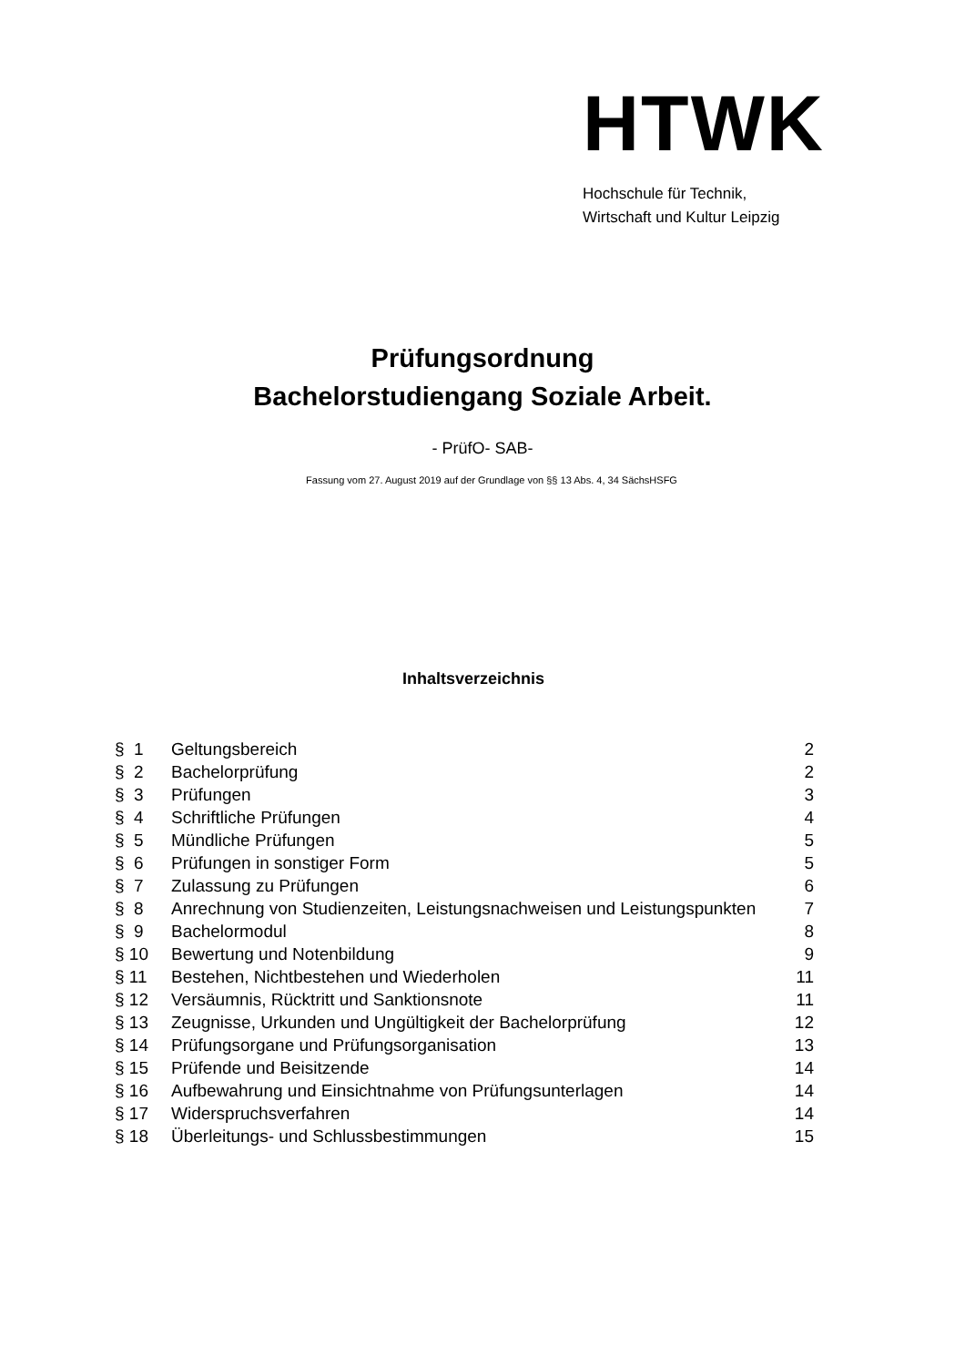HTWK
Hochschule für Technik,
Wirtschaft und Kultur Leipzig
Prüfungsordnung
Bachelorstudiengang Soziale Arbeit.
- PrüfO- SAB-
Fassung vom 27. August 2019 auf der Grundlage von §§ 13 Abs. 4, 34 SächsHSFG
Inhaltsverzeichnis
| § 1 | Geltungsbereich | 2 |
| § 2 | Bachelorprüfung | 2 |
| § 3 | Prüfungen | 3 |
| § 4 | Schriftliche Prüfungen | 4 |
| § 5 | Mündliche Prüfungen | 5 |
| § 6 | Prüfungen in sonstiger Form | 5 |
| § 7 | Zulassung zu Prüfungen | 6 |
| § 8 | Anrechnung von Studienzeiten, Leistungsnachweisen und Leistungspunkten | 7 |
| § 9 | Bachelormodul | 8 |
| § 10 | Bewertung und Notenbildung | 9 |
| § 11 | Bestehen, Nichtbestehen und Wiederholen | 11 |
| § 12 | Versäumnis, Rücktritt und Sanktionsnote | 11 |
| § 13 | Zeugnisse, Urkunden und Ungültigkeit der Bachelorprüfung | 12 |
| § 14 | Prüfungsorgane und Prüfungsorganisation | 13 |
| § 15 | Prüfende und Beisitzende | 14 |
| § 16 | Aufbewahrung und Einsichtnahme von Prüfungsunterlagen | 14 |
| § 17 | Widerspruchsverfahren | 14 |
| § 18 | Überleitungs- und Schlussbestimmungen | 15 |